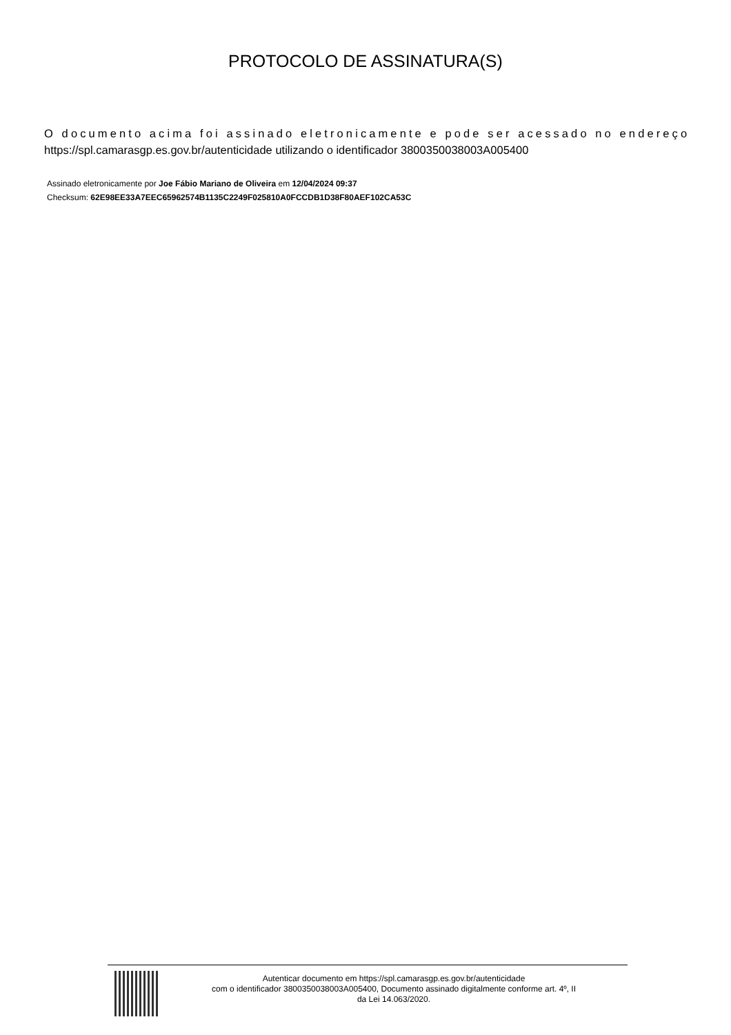PROTOCOLO DE ASSINATURA(S)
O documento acima foi assinado eletronicamente e pode ser acessado no endereço
https://spl.camarasgp.es.gov.br/autenticidade utilizando o identificador 3800350038003A005400
Assinado eletronicamente por Joe Fábio Mariano de Oliveira em 12/04/2024 09:37
Checksum: 62E98EE33A7EEC65962574B1135C2249F025810A0FCCDB1D38F80AEF102CA53C
Autenticar documento em https://spl.camarasgp.es.gov.br/autenticidade
com o identificador 3800350038003A005400, Documento assinado digitalmente conforme art. 4º, II
da Lei 14.063/2020.